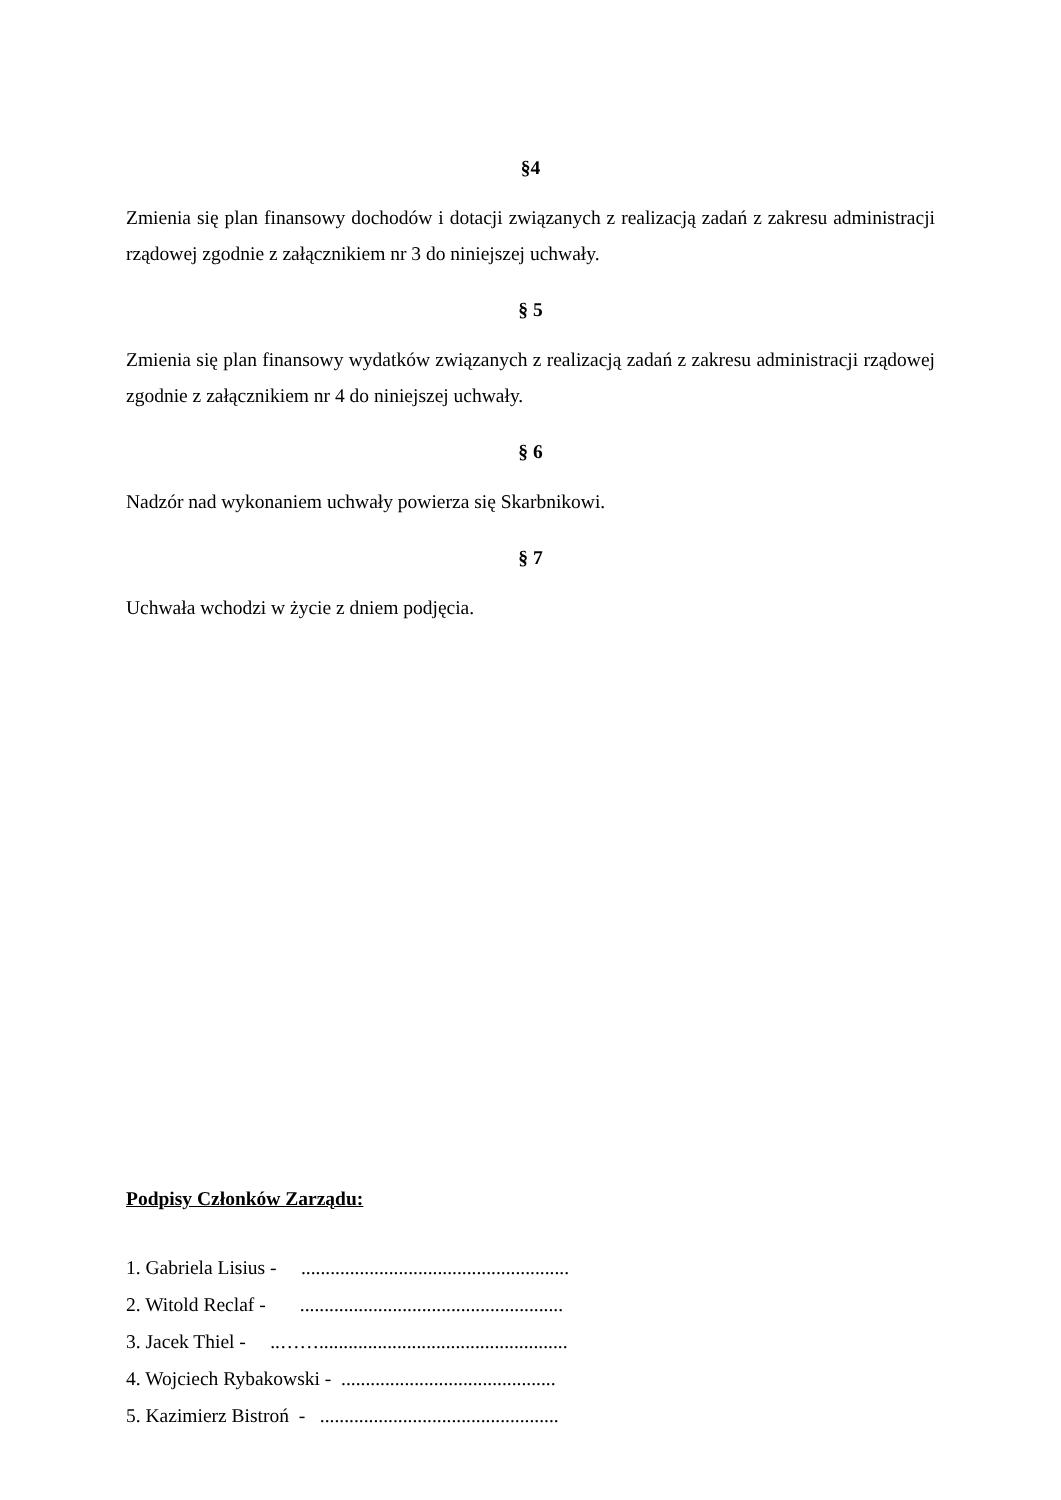§4
Zmienia się plan finansowy dochodów i dotacji związanych z realizacją zadań z zakresu administracji rządowej zgodnie z załącznikiem nr 3 do niniejszej uchwały.
§ 5
Zmienia się plan finansowy wydatków związanych z realizacją zadań z zakresu administracji rządowej zgodnie z załącznikiem nr 4 do niniejszej uchwały.
§ 6
Nadzór nad wykonaniem uchwały powierza się Skarbnikowi.
§ 7
Uchwała wchodzi w życie z dniem podjęcia.
Podpisy Członków Zarządu:
1. Gabriela Lisius - .......................................................
2. Witold Reclaf - ......................................................
3. Jacek Thiel - ..……...................................................
4. Wojciech Rybakowski - ............................................
5. Kazimierz Bistroń - .................................................